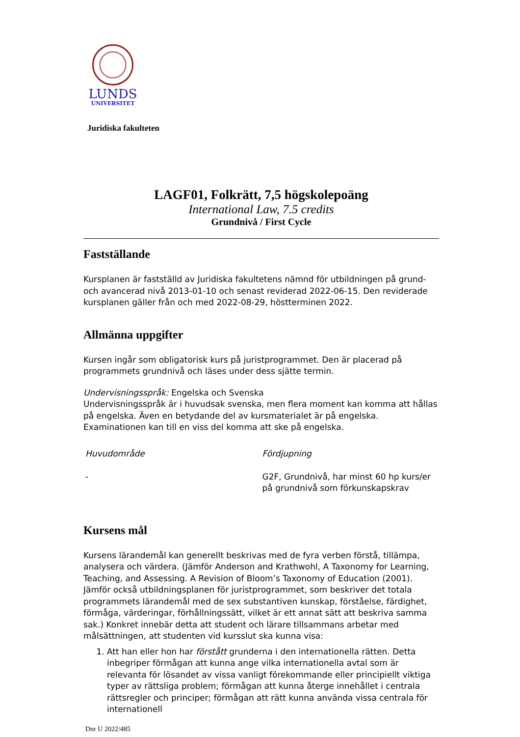LUNDS
UNIVERSITET
Juridiska fakulteten
LAGF01, Folkrätt, 7,5 högskolepoäng
International Law, 7.5 credits
Grundnivå / First Cycle
Fastställande
Kursplanen är fastställd av Juridiska fakultetens nämnd för utbildningen på grund- och avancerad nivå 2013-01-10 och senast reviderad 2022-06-15. Den reviderade kursplanen gäller från och med 2022-08-29, höstterminen 2022.
Allmänna uppgifter
Kursen ingår som obligatorisk kurs på juristprogrammet. Den är placerad på programmets grundnivå och läses under dess sjätte termin.
Undervisningsspråk: Engelska och Svenska
Undervisningsspråk är i huvudsak svenska, men flera moment kan komma att hållas på engelska. Även en betydande del av kursmaterialet är på engelska. Examinationen kan till en viss del komma att ske på engelska.
Huvudområde
-
Fördjupning
G2F, Grundnivå, har minst 60 hp kurs/er på grundnivå som förkunskapskrav
Kursens mål
Kursens lärandemål kan generellt beskrivas med de fyra verben förstå, tillämpa, analysera och värdera. (Jämför Anderson and Krathwohl, A Taxonomy for Learning, Teaching, and Assessing. A Revision of Bloom’s Taxonomy of Education (2001). Jämför också utbildningsplanen för juristprogrammet, som beskriver det totala programmets lärandemål med de sex substantiven kunskap, förståelse, färdighet, förmåga, värderingar, förhållningssätt, vilket är ett annat sätt att beskriva samma sak.) Konkret innebär detta att student och lärare tillsammans arbetar med målsättningen, att studenten vid kursslut ska kunna visa:
1. Att han eller hon har förstått grunderna i den internationella rätten. Detta inbegriper förmågan att kunna ange vilka internationella avtal som är relevanta för lösandet av vissa vanligt förekommande eller principiellt viktiga typer av rättsliga problem; förmågan att kunna återge innehållet i centrala rättsregler och principer; förmågan att rätt kunna använda vissa centrala för internationell
Dnr U 2022/485